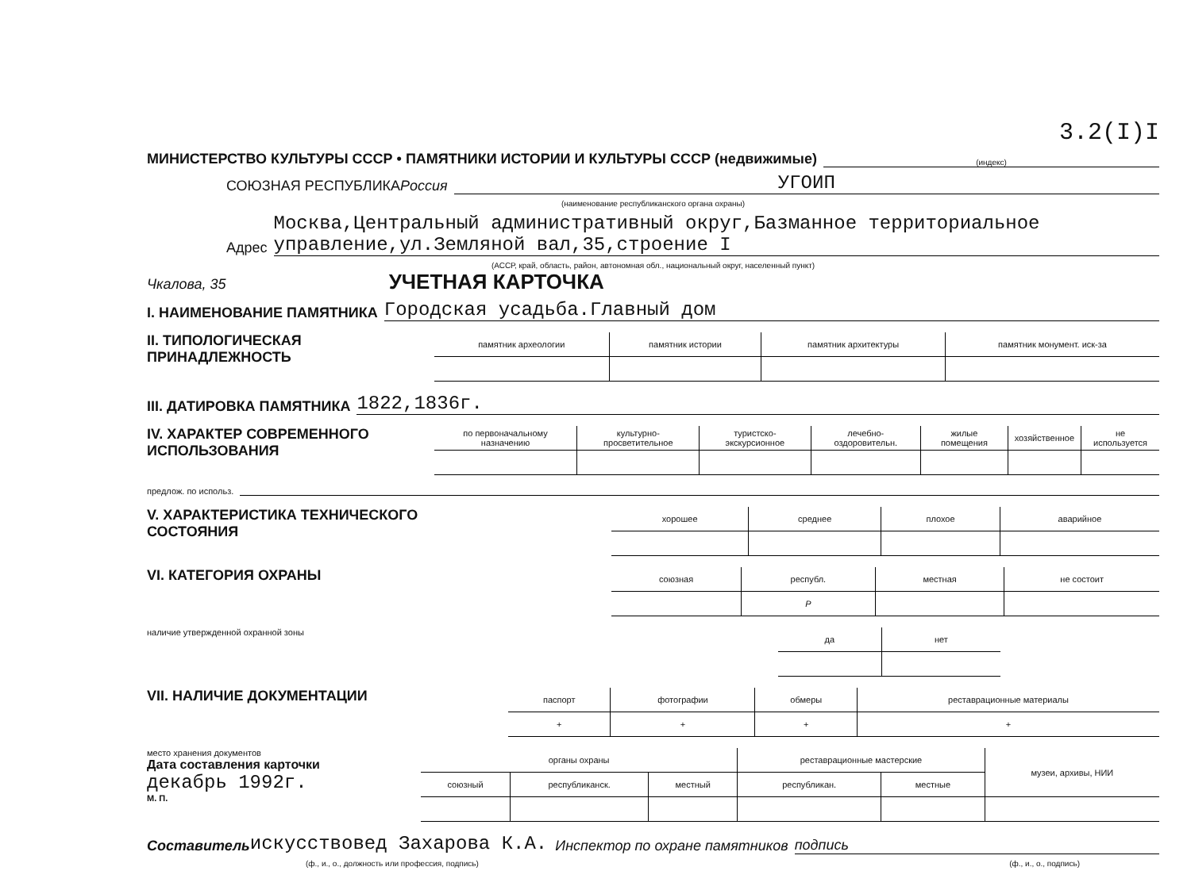3.2(I)I
МИНИСТЕРСТВО КУЛЬТУРЫ СССР • ПАМЯТНИКИ ИСТОРИИ И КУЛЬТУРЫ СССР (недвижимые) (индекс)
СОЮЗНАЯ РЕСПУБЛИКА Россия УГОИП
(наименование республиканского органа охраны)
Адрес Москва,Центральный административный округ,Базманное территориальное управление,ул.Земляной вал,35,строение I
(АССР, край, область, район, автономная обл., национальный округ, населенный пункт)
Чкалова, 35 УЧЕТНАЯ КАРТОЧКА
I. НАИМЕНОВАНИЕ ПАМЯТНИКА Городская усадьба.Главный дом
II. ТИПОЛОГИЧЕСКАЯ ПРИНАДЛЕЖНОСТЬ
| памятник археологии | памятник истории | памятник архитектуры | памятник монумент. иск-за |
| --- | --- | --- | --- |
III. ДАТИРОВКА ПАМЯТНИКА 1822,1836г.
IV. ХАРАКТЕР СОВРЕМЕННОГО ИСПОЛЬЗОВАНИЯ
| по первоначальному назначению | культурно-просветительное | туристско-экскурсионное | лечебно-оздоровительн. | жилые помещения | хозяйственное | не используется |
| --- | --- | --- | --- | --- | --- | --- |
предлож. по использ.
V. ХАРАКТЕРИСТИКА ТЕХНИЧЕСКОГО СОСТОЯНИЯ
| хорошее | среднее | плохое | аварийное |
| --- | --- | --- | --- |
VI. КАТЕГОРИЯ ОХРАНЫ
| союзная | республ. | местная | не состоит |
| --- | --- | --- | --- |
| | Р | | |
наличие утвержденной охранной зоны
| да | нет |
| --- | --- |
VII. НАЛИЧИЕ ДОКУМЕНТАЦИИ
| паспорт | фотографии | обмеры | реставрационные материалы |
| --- | --- | --- | --- |
| + | + | + | + |
место хранения документов
Дата составления карточки
декабрь 1992г.
М. П.
| органы охраны | | | реставрационные мастерские | | музеи, архивы, НИИ |
| --- | --- | --- | --- | --- | --- |
| союзный | республиканск. | местный | республикан. | местные | |
Составитель искусствовед Захарова К.А. Инспектор по охране памятников подпись
(ф., и., о., должность или профессия, подпись) (ф., и., о., подпись)